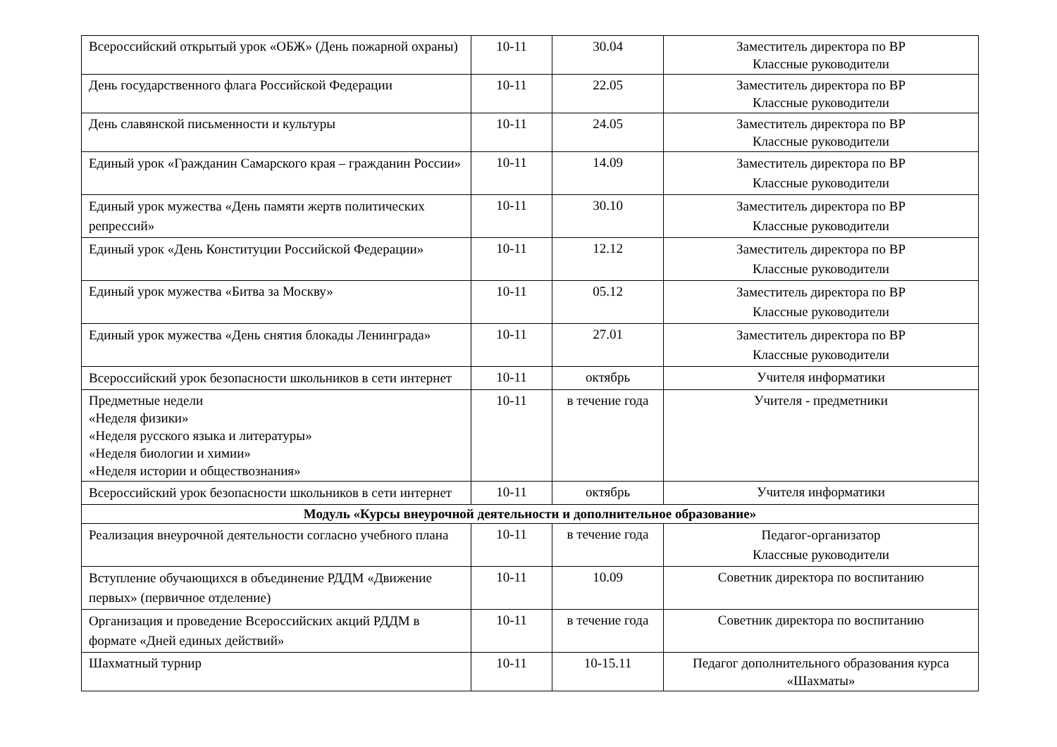| Всероссийский открытый урок «ОБЖ» (День пожарной охраны) | 10-11 | 30.04 | Заместитель директора по ВР Классные руководители |
| День государственного флага Российской Федерации | 10-11 | 22.05 | Заместитель директора по ВР Классные руководители |
| День славянской письменности и культуры | 10-11 | 24.05 | Заместитель директора по ВР Классные руководители |
| Единый урок «Гражданин Самарского края – гражданин России» | 10-11 | 14.09 | Заместитель директора по ВР Классные руководители |
| Единый урок мужества «День памяти жертв политических репрессий» | 10-11 | 30.10 | Заместитель директора по ВР Классные руководители |
| Единый урок «День Конституции Российской Федерации» | 10-11 | 12.12 | Заместитель директора по ВР Классные руководители |
| Единый урок мужества «Битва за Москву» | 10-11 | 05.12 | Заместитель директора по ВР Классные руководители |
| Единый урок мужества «День снятия блокады Ленинграда» | 10-11 | 27.01 | Заместитель директора по ВР Классные руководители |
| Всероссийский урок безопасности школьников в сети интернет | 10-11 | октябрь | Учителя информатики |
| Предметные недели «Неделя физики» «Неделя русского языка и литературы» «Неделя биологии и химии» «Неделя истории и обществознания» | 10-11 | в течение года | Учителя - предметники |
| Всероссийский урок безопасности школьников в сети интернет | 10-11 | октябрь | Учителя информатики |
| Модуль «Курсы внеурочной деятельности и дополнительное образование» | | | |
| Реализация внеурочной деятельности согласно учебного плана | 10-11 | в течение года | Педагог-организатор Классные руководители |
| Вступление обучающихся в объединение РДДМ «Движение первых» (первичное отделение) | 10-11 | 10.09 | Советник директора по воспитанию |
| Организация и проведение Всероссийских акций РДДМ в формате «Дней единых действий» | 10-11 | в течение года | Советник директора по воспитанию |
| Шахматный турнир | 10-11 | 10-15.11 | Педагог дополнительного образования курса «Шахматы» |